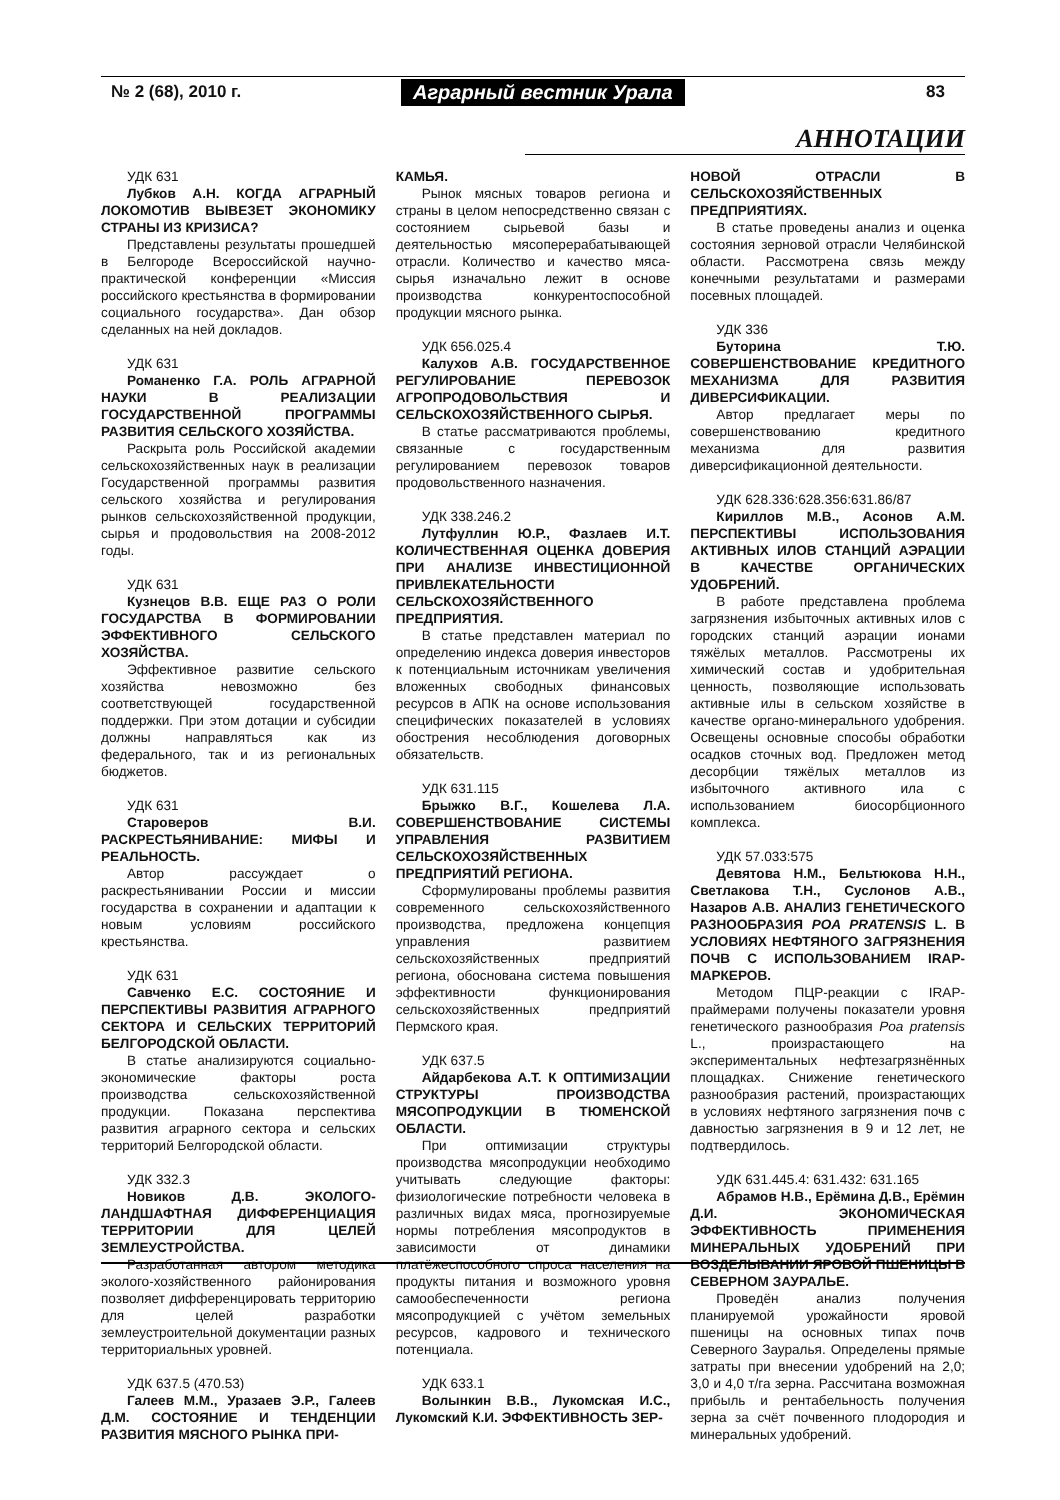№ 2 (68), 2010 г. Аграрный вестник Урала 83
АННОТАЦИИ
УДК 631
Лубков А.Н. КОГДА АГРАРНЫЙ ЛОКОМОТИВ ВЫВЕЗЕТ ЭКОНОМИКУ СТРАНЫ ИЗ КРИЗИСА?
Представлены результаты прошедшей в Белгороде Всероссийской научно-практической конференции «Миссия российского крестьянства в формировании социального государства». Дан обзор сделанных на ней докладов.
УДК 631
Романенко Г.А. РОЛЬ АГРАРНОЙ НАУКИ В РЕАЛИЗАЦИИ ГОСУДАРСТВЕННОЙ ПРОГРАММЫ РАЗВИТИЯ СЕЛЬСКОГО ХОЗЯЙСТВА.
Раскрыта роль Российской академии сельскохозяйственных наук в реализации Государственной программы развития сельского хозяйства и регулирования рынков сельскохозяйственной продукции, сырья и продовольствия на 2008-2012 годы.
УДК 631
Кузнецов В.В. ЕЩЕ РАЗ О РОЛИ ГОСУДАРСТВА В ФОРМИРОВАНИИ ЭФФЕКТИВНОГО СЕЛЬСКОГО ХОЗЯЙСТВА.
Эффективное развитие сельского хозяйства невозможно без соответствующей государственной поддержки. При этом дотации и субсидии должны направляться как из федерального, так и из региональных бюджетов.
УДК 631
Староверов В.И. РАСКРЕСТЬЯНИВАНИЕ: МИФЫ И РЕАЛЬНОСТЬ.
Автор рассуждает о раскрестьянивании России и миссии государства в сохранении и адаптации к новым условиям российского крестьянства.
УДК 631
Савченко Е.С. СОСТОЯНИЕ И ПЕРСПЕКТИВЫ РАЗВИТИЯ АГРАРНОГО СЕКТОРА И СЕЛЬСКИХ ТЕРРИТОРИЙ БЕЛГОРОДСКОЙ ОБЛАСТИ.
В статье анализируются социально-экономические факторы роста производства сельскохозяйственной продукции. Показана перспектива развития аграрного сектора и сельских территорий Белгородской области.
УДК 332.3
Новиков Д.В. ЭКОЛОГО-ЛАНДШАФТНАЯ ДИФФЕРЕНЦИАЦИЯ ТЕРРИТОРИИ ДЛЯ ЦЕЛЕЙ ЗЕМЛЕУСТРОЙСТВА.
Разработанная автором методика эколого-хозяйственного районирования позволяет дифференцировать территорию для целей разработки землеустроительной документации разных территориальных уровней.
УДК 637.5 (470.53)
Галеев М.М., Уразаев Э.Р., Галеев Д.М. СОСТОЯНИЕ И ТЕНДЕНЦИИ РАЗВИТИЯ МЯСНОГО РЫНКА ПРИ-
КАМЬЯ.
Рынок мясных товаров региона и страны в целом непосредственно связан с состоянием сырьевой базы и деятельностью мясоперерабатывающей отрасли. Количество и качество мяса-сырья изначально лежит в основе производства конкурентоспособной продукции мясного рынка.
УДК 656.025.4
Калухов А.В. ГОСУДАРСТВЕННОЕ РЕГУЛИРОВАНИЕ ПЕРЕВОЗОК АГРОПРОДОВОЛЬСТВИЯ И СЕЛЬСКОХОЗЯЙСТВЕННОГО СЫРЬЯ.
В статье рассматриваются проблемы, связанные с государственным регулированием перевозок товаров продовольственного назначения.
УДК 338.246.2
Лутфуллин Ю.Р., Фазлаев И.Т. КОЛИЧЕСТВЕННАЯ ОЦЕНКА ДОВЕРИЯ ПРИ АНАЛИЗЕ ИНВЕСТИЦИОННОЙ ПРИВЛЕКАТЕЛЬНОСТИ СЕЛЬСКОХОЗЯЙСТВЕННОГО ПРЕДПРИЯТИЯ.
В статье представлен материал по определению индекса доверия инвесторов к потенциальным источникам увеличения вложенных свободных финансовых ресурсов в АПК на основе использования специфических показателей в условиях обострения несоблюдения договорных обязательств.
УДК 631.115
Брыжко В.Г., Кошелева Л.А. СОВЕРШЕНСТВОВАНИЕ СИСТЕМЫ УПРАВЛЕНИЯ РАЗВИТИЕМ СЕЛЬСКОХОЗЯЙСТВЕННЫХ ПРЕДПРИЯТИЙ РЕГИОНА.
Сформулированы проблемы развития современного сельскохозяйственного производства, предложена концепция управления развитием сельскохозяйственных предприятий региона, обоснована система повышения эффективности функционирования сельскохозяйственных предприятий Пермского края.
УДК 637.5
Айдарбекова А.Т. К ОПТИМИЗАЦИИ СТРУКТУРЫ ПРОИЗВОДСТВА МЯСОПРОДУКЦИИ В ТЮМЕНСКОЙ ОБЛАСТИ.
При оптимизации структуры производства мясопродукции необходимо учитывать следующие факторы: физиологические потребности человека в различных видах мяса, прогнозируемые нормы потребления мясопродуктов в зависимости от динамики платёжеспособного спроса населения на продукты питания и возможного уровня самообеспеченности региона мясопродукцией с учётом земельных ресурсов, кадрового и технического потенциала.
УДК 633.1
Волынкин В.В., Лукомская И.С., Лукомский К.И. ЭФФЕКТИВНОСТЬ ЗЕР-
НОВОЙ ОТРАСЛИ В СЕЛЬСКОХОЗЯЙСТВЕННЫХ ПРЕДПРИЯТИЯХ.
В статье проведены анализ и оценка состояния зерновой отрасли Челябинской области. Рассмотрена связь между конечными результатами и размерами посевных площадей.
УДК 336
Буторина Т.Ю. СОВЕРШЕНСТВОВАНИЕ КРЕДИТНОГО МЕХАНИЗМА ДЛЯ РАЗВИТИЯ ДИВЕРСИФИКАЦИИ.
Автор предлагает меры по совершенствованию кредитного механизма для развития диверсификационной деятельности.
УДК 628.336:628.356:631.86/87
Кириллов М.В., Асонов А.М. ПЕРСПЕКТИВЫ ИСПОЛЬЗОВАНИЯ АКТИВНЫХ ИЛОВ СТАНЦИЙ АЭРАЦИИ В КАЧЕСТВЕ ОРГАНИЧЕСКИХ УДОБРЕНИЙ.
В работе представлена проблема загрязнения избыточных активных илов с городских станций аэрации ионами тяжёлых металлов. Рассмотрены их химический состав и удобрительная ценность, позволяющие использовать активные илы в сельском хозяйстве в качестве органо-минерального удобрения. Освещены основные способы обработки осадков сточных вод. Предложен метод десорбции тяжёлых металлов из избыточного активного ила с использованием биосорбционного комплекса.
УДК 57.033:575
Девятова Н.М., Бельтюкова Н.Н., Светлакова Т.Н., Суслонов А.В., Назаров А.В. АНАЛИЗ ГЕНЕТИЧЕСКОГО РАЗНООБРАЗИЯ POA PRATENSIS L. В УСЛОВИЯХ НЕФТЯНОГО ЗАГРЯЗНЕНИЯ ПОЧВ С ИСПОЛЬЗОВАНИЕМ IRAP-МАРКЕРОВ.
Методом ПЦР-реакции с IRAP-праймерами получены показатели уровня генетического разнообразия Poa pratensis L., произрастающего на экспериментальных нефтезагрязнённых площадках. Снижение генетического разнообразия растений, произрастающих в условиях нефтяного загрязнения почв с давностью загрязнения в 9 и 12 лет, не подтвердилось.
УДК 631.445.4: 631.432: 631.165
Абрамов Н.В., Ерёмина Д.В., Ерёмин Д.И. ЭКОНОМИЧЕСКАЯ ЭФФЕКТИВНОСТЬ ПРИМЕНЕНИЯ МИНЕРАЛЬНЫХ УДОБРЕНИЙ ПРИ ВОЗДЕЛЫВАНИИ ЯРОВОЙ ПШЕНИЦЫ В СЕВЕРНОМ ЗАУРАЛЬЕ.
Проведён анализ получения планируемой урожайности яровой пшеницы на основных типах почв Северного Зауралья. Определены прямые затраты при внесении удобрений на 2,0; 3,0 и 4,0 т/га зерна. Рассчитана возможная прибыль и рентабельность получения зерна за счёт почвенного плодородия и минеральных удобрений.